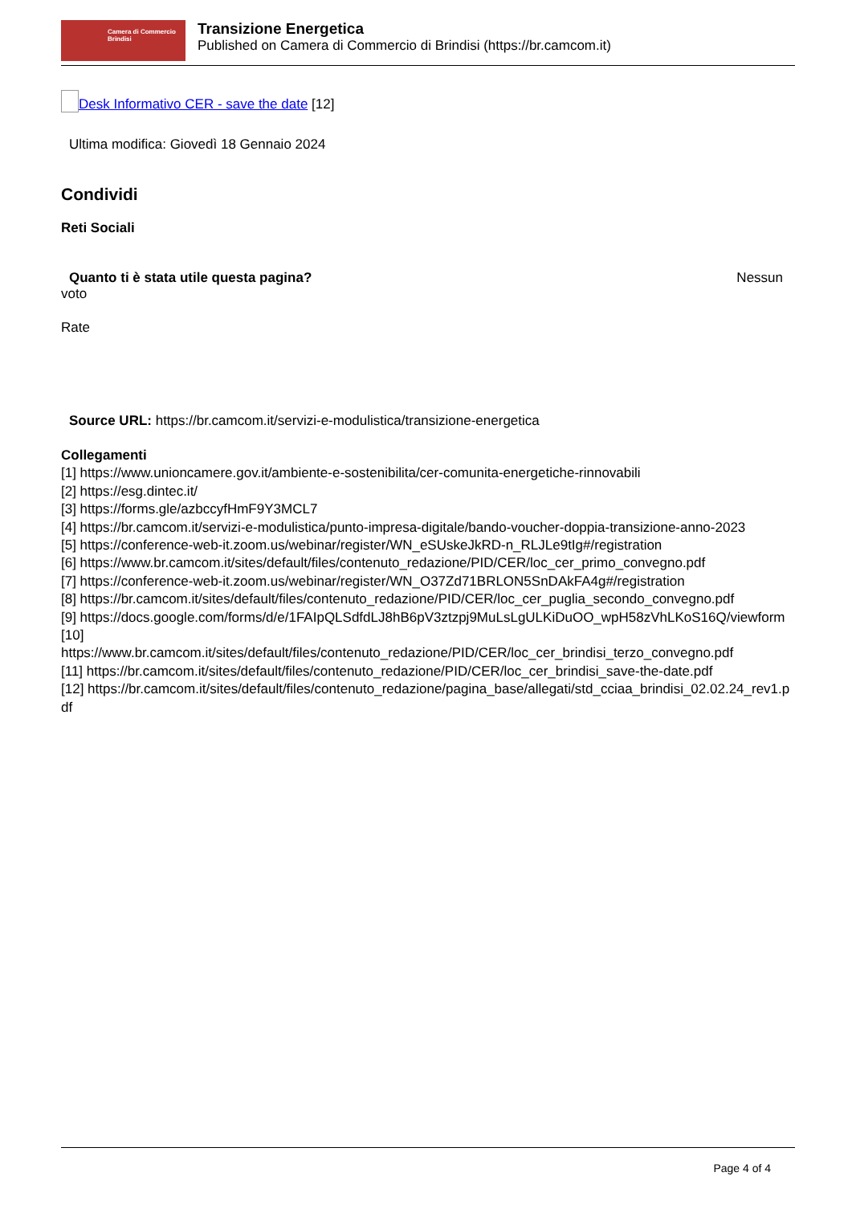Camera di Commercio
Brindisi
Transizione Energetica
Published on Camera di Commercio di Brindisi (https://br.camcom.it)
Desk Informativo CER - save the date [12]
Ultima modifica: Giovedì 18 Gennaio 2024
Condividi
Reti Sociali
Quanto ti è stata utile questa pagina? Nessun
voto
Rate
Source URL: https://br.camcom.it/servizi-e-modulistica/transizione-energetica
Collegamenti
[1] https://www.unioncamere.gov.it/ambiente-e-sostenibilita/cer-comunita-energetiche-rinnovabili
[2] https://esg.dintec.it/
[3] https://forms.gle/azbccyfHmF9Y3MCL7
[4] https://br.camcom.it/servizi-e-modulistica/punto-impresa-digitale/bando-voucher-doppia-transizione-anno-2023
[5] https://conference-web-it.zoom.us/webinar/register/WN_eSUskeJkRD-n_RLJLe9tIg#/registration
[6] https://www.br.camcom.it/sites/default/files/contenuto_redazione/PID/CER/loc_cer_primo_convegno.pdf
[7] https://conference-web-it.zoom.us/webinar/register/WN_O37Zd71BRLON5SnDAkFA4g#/registration
[8] https://br.camcom.it/sites/default/files/contenuto_redazione/PID/CER/loc_cer_puglia_secondo_convegno.pdf
[9] https://docs.google.com/forms/d/e/1FAIpQLSdfdLJ8hB6pV3ztzpj9MuLsLgULKiDuOO_wpH58zVhLKoS16Q/viewform
[10]
https://www.br.camcom.it/sites/default/files/contenuto_redazione/PID/CER/loc_cer_brindisi_terzo_convegno.pdf
[11] https://br.camcom.it/sites/default/files/contenuto_redazione/PID/CER/loc_cer_brindisi_save-the-date.pdf
[12] https://br.camcom.it/sites/default/files/contenuto_redazione/pagina_base/allegati/std_cciaa_brindisi_02.02.24_rev1.pdf
Page 4 of 4